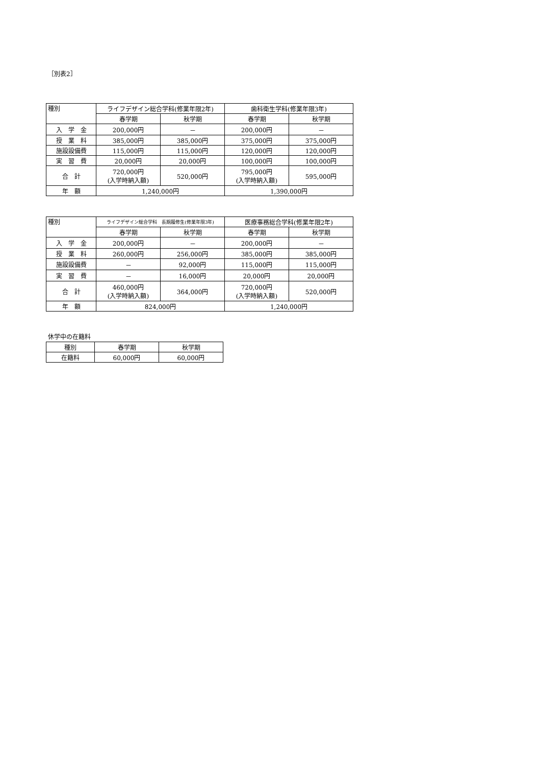［別表2］
| 種別 | ライフデザイン総合学科(修業年限2年) | | 歯科衛生学科(修業年限3年) | |
| --- | --- | --- | --- | --- |
| | 春学期 | 秋学期 | 春学期 | 秋学期 |
| 入 学 金 | 200,000円 | － | 200,000円 | － |
| 授 業 料 | 385,000円 | 385,000円 | 375,000円 | 375,000円 |
| 施設設備費 | 115,000円 | 115,000円 | 120,000円 | 120,000円 |
| 実 習 費 | 20,000円 | 20,000円 | 100,000円 | 100,000円 |
| 合 計 | 720,000円 (入学時納入額) | 520,000円 | 795,000円 (入学時納入額) | 595,000円 |
| 年 額 | 1,240,000円 | | 1,390,000円 | |
| 種別 | ライフデザイン総合学科 長期履修生(修業年限3年) | | 医療事務総合学科(修業年限2年) | |
| --- | --- | --- | --- | --- |
| | 春学期 | 秋学期 | 春学期 | 秋学期 |
| 入 学 金 | 200,000円 | － | 200,000円 | － |
| 授 業 料 | 260,000円 | 256,000円 | 385,000円 | 385,000円 |
| 施設設備費 | － | 92,000円 | 115,000円 | 115,000円 |
| 実 習 費 | － | 16,000円 | 20,000円 | 20,000円 |
| 合 計 | 460,000円 (入学時納入額) | 364,000円 | 720,000円 (入学時納入額) | 520,000円 |
| 年 額 | 824,000円 | | 1,240,000円 | |
休学中の在籍料
| 種別 | 春学期 | 秋学期 |
| --- | --- | --- |
| 在籍料 | 60,000円 | 60,000円 |